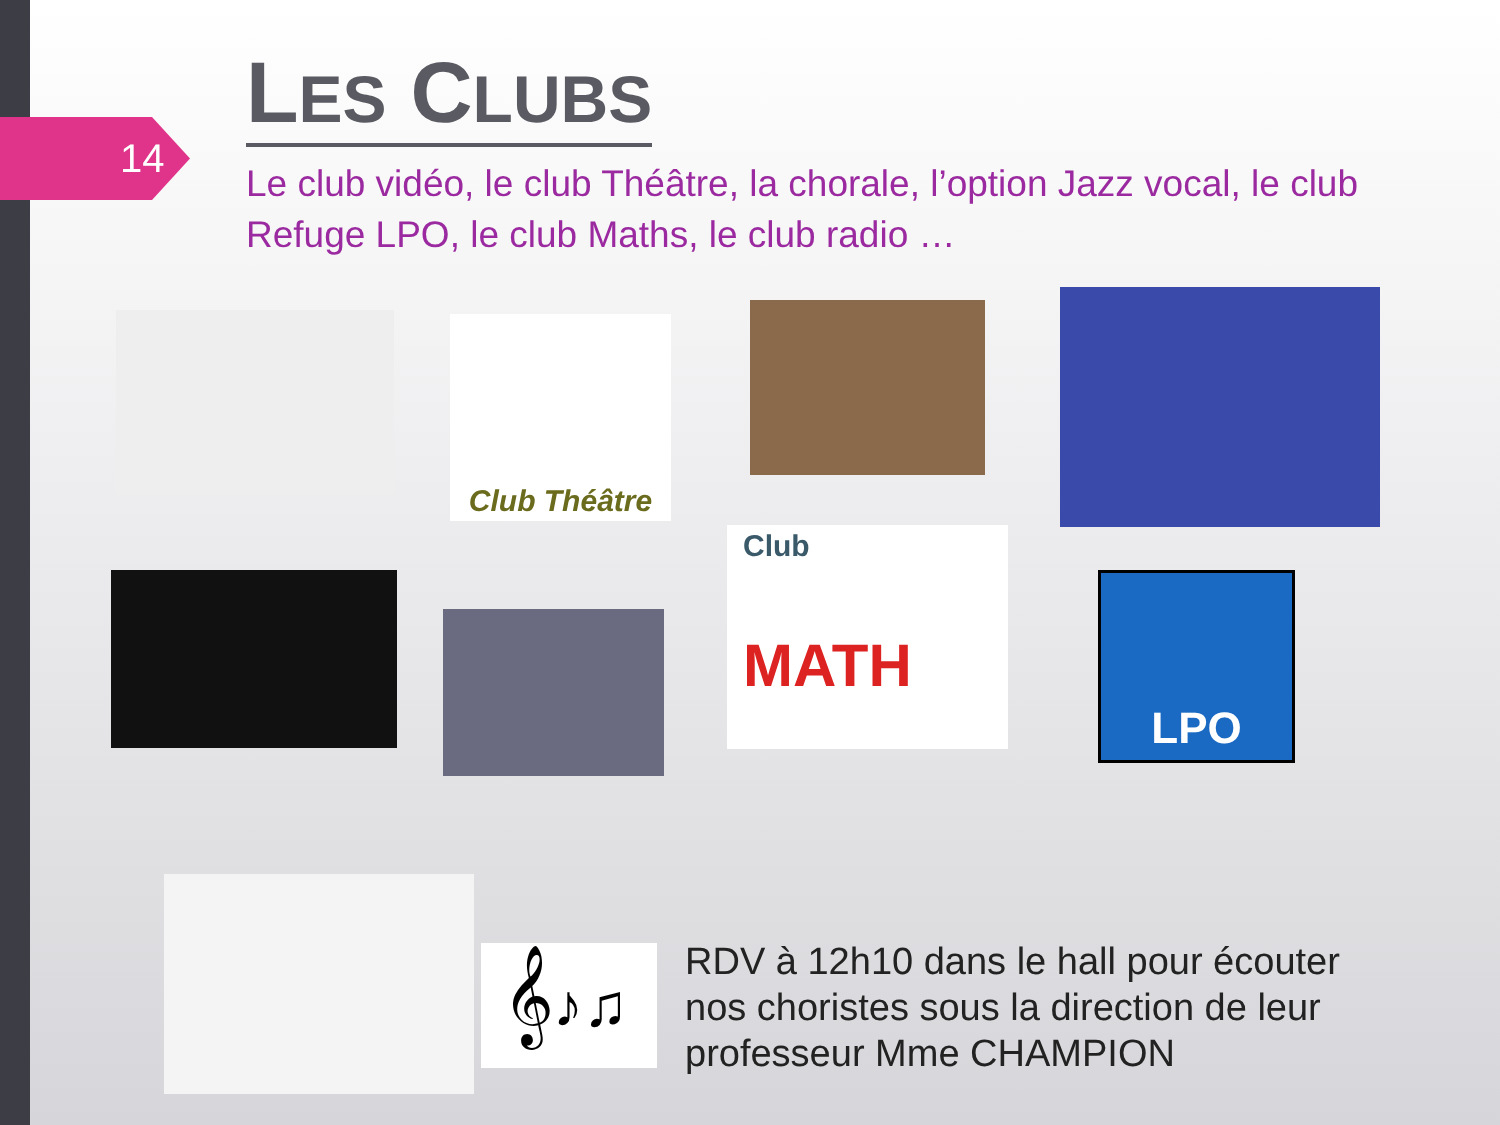14
LES CLUBS
Le club vidéo, le club Théâtre, la chorale, l’option Jazz vocal, le club Refuge LPO, le club Maths, le club radio …
Club Théâtre
Club
MATH
LPO
𝄞♪♫
RDV à 12h10 dans le hall pour écouter nos choristes sous la direction de leur professeur Mme CHAMPION